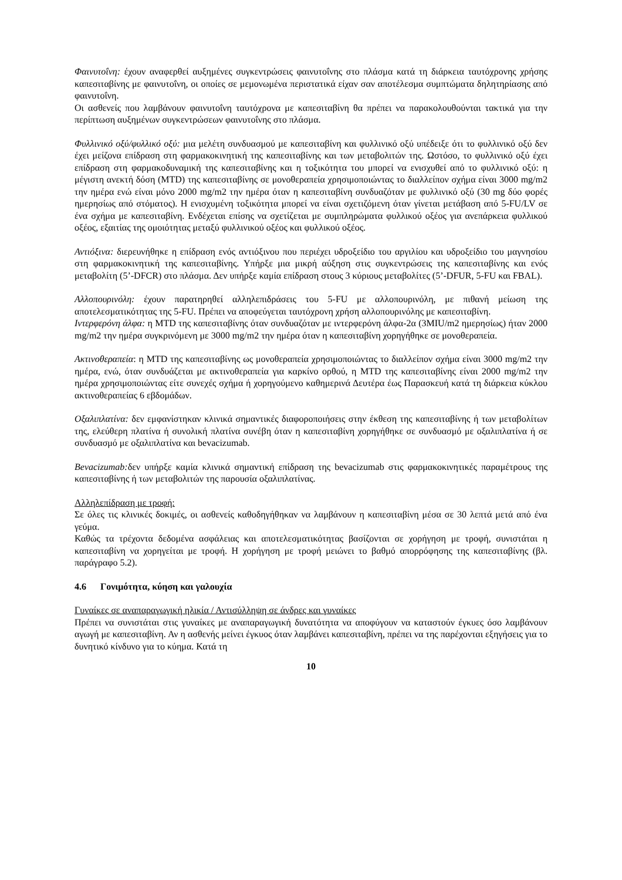Φαινυτοΐνη: έχουν αναφερθεί αυξημένες συγκεντρώσεις φαινυτοΐνης στο πλάσμα κατά τη διάρκεια ταυτόχρονης χρήσης καπεσιταβίνης με φαινυτοΐνη, οι οποίες σε μεμονωμένα περιστατικά είχαν σαν αποτέλεσμα συμπτώματα δηλητηρίασης από φαινυτοΐνη.
Οι ασθενείς που λαμβάνουν φαινυτοΐνη ταυτόχρονα με καπεσιταβίνη θα πρέπει να παρακολουθούνται τακτικά για την περίπτωση αυξημένων συγκεντρώσεων φαινυτοΐνης στο πλάσμα.
Φυλλινικό οξύ/φυλλικό οξύ: μια μελέτη συνδυασμού με καπεσιταβίνη και φυλλινικό οξύ υπέδειξε ότι το φυλλινικό οξύ δεν έχει μείζονα επίδραση στη φαρμακοκινητική της καπεσιταβίνης και των μεταβολιτών της. Ωστόσο, το φυλλινικό οξύ έχει επίδραση στη φαρμακοδυναμική της καπεσιταβίνης και η τοξικότητα του μπορεί να ενισχυθεί από το φυλλινικό οξύ: η μέγιστη ανεκτή δόση (MTD) της καπεσιταβίνης σε μονοθεραπεία χρησιμοποιώντας το διαλλείπον σχήμα είναι 3000 mg/m2 την ημέρα ενώ είναι μόνο 2000 mg/m2 την ημέρα όταν η καπεσιταβίνη συνδυαζόταν με φυλλινικό οξύ (30 mg δύο φορές ημερησίως από στόματος). Η ενισχυμένη τοξικότητα μπορεί να είναι σχετιζόμενη όταν γίνεται μετάβαση από 5-FU/LV σε ένα σχήμα με καπεσιταβίνη. Ενδέχεται επίσης να σχετίζεται με συμπληρώματα φυλλικού οξέος για ανεπάρκεια φυλλικού οξέος, εξαιτίας της ομοιότητας μεταξύ φυλλινικού οξέος και φυλλικού οξέος.
Αντιόξινα: διερευνήθηκε η επίδραση ενός αντιόξινου που περιέχει υδροξείδιο του αργιλίου και υδροξείδιο του μαγνησίου στη φαρμακοκινητική της καπεσιταβίνης. Υπήρξε μια μικρή αύξηση στις συγκεντρώσεις της καπεσιταβίνης και ενός μεταβολίτη (5’-DFCR) στο πλάσμα. Δεν υπήρξε καμία επίδραση στους 3 κύριους μεταβολίτες (5’-DFUR, 5-FU και FBAL).
Αλλοπουρινόλη: έχουν παρατηρηθεί αλληλεπιδράσεις του 5-FU με αλλοπουρινόλη, με πιθανή μείωση της αποτελεσματικότητας της 5-FU. Πρέπει να αποφεύγεται ταυτόχρονη χρήση αλλοπουρινόλης με καπεσιταβίνη.
Ιντερφερόνη άλφα: η MTD της καπεσιταβίνης όταν συνδυαζόταν με ιντερφερόνη άλφα-2α (3MIU/m2 ημερησίως) ήταν 2000 mg/m2 την ημέρα συγκρινόμενη με 3000 mg/m2 την ημέρα όταν η καπεσιταβίνη χορηγήθηκε σε μονοθεραπεία.
Ακτινοθεραπεία: η MTD της καπεσιταβίνης ως μονοθεραπεία χρησιμοποιώντας το διαλλείπον σχήμα είναι 3000 mg/m2 την ημέρα, ενώ, όταν συνδυάζεται με ακτινοθεραπεία για καρκίνο ορθού, η MTD της καπεσιταβίνης είναι 2000 mg/m2 την ημέρα χρησιμοποιώντας είτε συνεχές σχήμα ή χορηγούμενο καθημερινά Δευτέρα έως Παρασκευή κατά τη διάρκεια κύκλου ακτινοθεραπείας 6 εβδομάδων.
Οξαλιπλατίνα: δεν εμφανίστηκαν κλινικά σημαντικές διαφοροποιήσεις στην έκθεση της καπεσιταβίνης ή των μεταβολίτων της, ελεύθερη πλατίνα ή συνολική πλατίνα συνέβη όταν η καπεσιταβίνη χορηγήθηκε σε συνδυασμό με οξαλιπλατίνα ή σε συνδυασμό με οξαλιπλατίνα και bevacizumab.
Bevacizumab: δεν υπήρξε καμία κλινικά σημαντική επίδραση της bevacizumab στις φαρμακοκινητικές παραμέτρους της καπεσιταβίνης ή των μεταβολιτών της παρουσία οξαλιπλατίνας.
Αλληλεπίδραση με τροφή:
Σε όλες τις κλινικές δοκιμές, οι ασθενείς καθοδηγήθηκαν να λαμβάνουν η καπεσιταβίνη μέσα σε 30 λεπτά μετά από ένα γεύμα.
Καθώς τα τρέχοντα δεδομένα ασφάλειας και αποτελεσματικότητας βασίζονται σε χορήγηση με τροφή, συνιστάται η καπεσιταβίνη να χορηγείται με τροφή. Η χορήγηση με τροφή μειώνει το βαθμό απορρόφησης της καπεσιταβίνης (βλ. παράγραφο 5.2).
4.6 Γονιμότητα, κύηση και γαλουχία
Γυναίκες σε αναπαραγωγική ηλικία / Αντισύλληψη σε άνδρες και γυναίκες
Πρέπει να συνιστάται στις γυναίκες με αναπαραγωγική δυνατότητα να αποφύγουν να καταστούν έγκυες όσο λαμβάνουν αγωγή με καπεσιταβίνη. Αν η ασθενής μείνει έγκυος όταν λαμβάνει καπεσιταβίνη, πρέπει να της παρέχονται εξηγήσεις για το δυνητικό κίνδυνο για το κύημα. Κατά τη
10